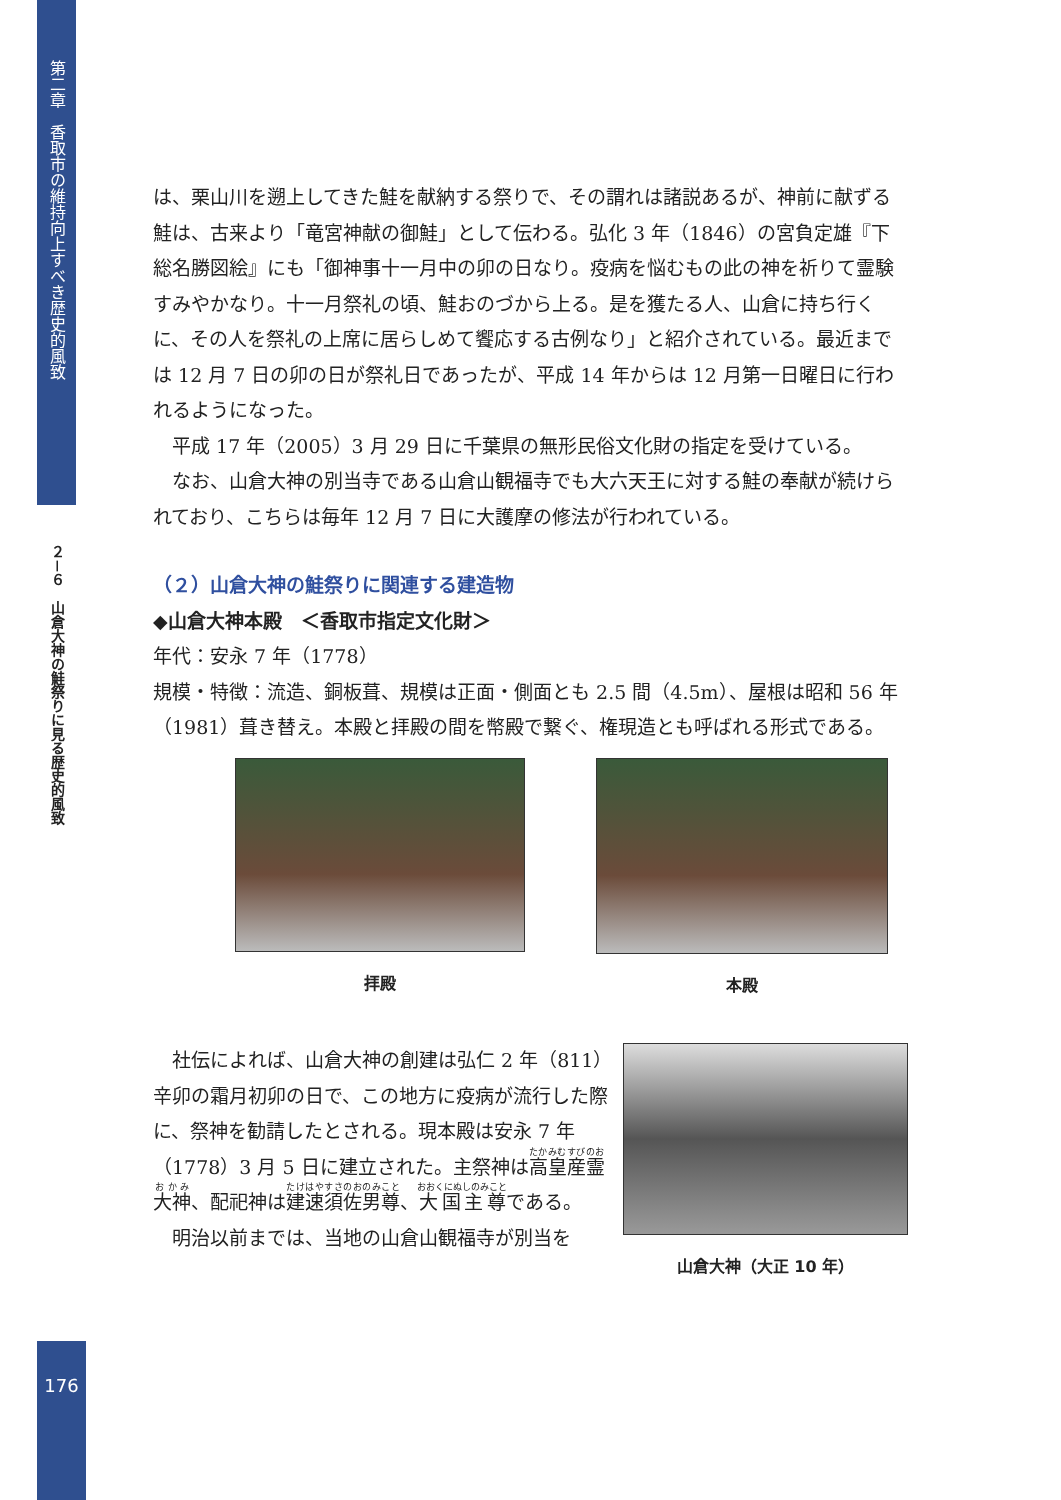第二章　香取市の維持向上すべき歴史的風致
２－６　山倉大神の鮭祭りに見る歴史的風致
は、栗山川を遡上してきた鮭を献納する祭りで、その謂れは諸説あるが、神前に献ずる鮭は、古来より「竜宮神献の御鮭」として伝わる。弘化 3 年（1846）の宮負定雄『下総名勝図絵』にも「御神事十一月中の卯の日なり。疫病を悩むもの此の神を祈りて霊験すみやかなり。十一月祭礼の頃、鮭おのづから上る。是を獲たる人、山倉に持ち行くに、その人を祭礼の上席に居らしめて饗応する古例なり」と紹介されている。最近までは 12 月 7 日の卯の日が祭礼日であったが、平成 14 年からは 12 月第一日曜日に行われるようになった。
平成 17 年（2005）3 月 29 日に千葉県の無形民俗文化財の指定を受けている。
なお、山倉大神の別当寺である山倉山観福寺でも大六天王に対する鮭の奉献が続けられており、こちらは毎年 12 月 7 日に大護摩の修法が行われている。
（２）山倉大神の鮭祭りに関連する建造物
◆山倉大神本殿　＜香取市指定文化財＞
年代：安永 7 年（1778）
規模・特徴：流造、銅板葺、規模は正面・側面とも 2.5 間（4.5m）、屋根は昭和 56 年（1981）葺き替え。本殿と拝殿の間を幣殿で繋ぐ、権現造とも呼ばれる形式である。
拝殿 本殿
社伝によれば、山倉大神の創建は弘仁 2 年（811）辛卯の霜月初卯の日で、この地方に疫病が流行した際に、祭神を勧請したとされる。現本殿は安永 7 年（1778）3 月 5 日に建立された。主祭神は高皇産霊大神、配祀神は建速須佐男尊、大国主尊である。
明治以前までは、当地の山倉山観福寺が別当を
山倉大神（大正 10 年）
176